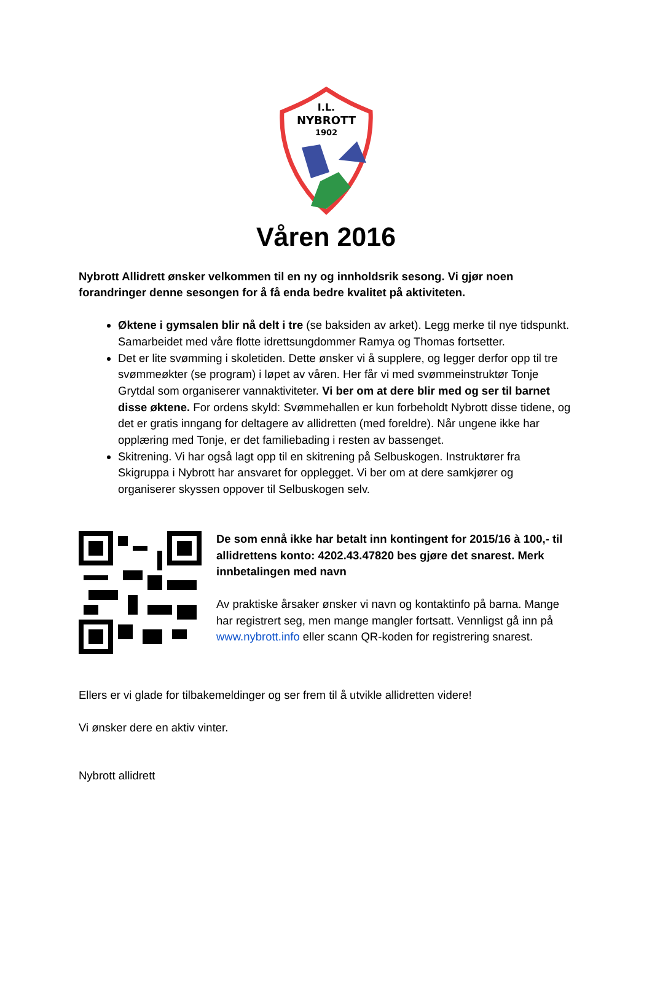I.L.
NYBROTT
1902
Våren 2016
Nybrott Allidrett ønsker velkommen til en ny og innholdsrik sesong. Vi gjør noen forandringer denne sesongen for å få enda bedre kvalitet på aktiviteten.
Øktene i gymsalen blir nå delt i tre (se baksiden av arket). Legg merke til nye tidspunkt. Samarbeidet med våre flotte idrettsungdommer Ramya og Thomas fortsetter.
Det er lite svømming i skoletiden. Dette ønsker vi å supplere, og legger derfor opp til tre svømmeøkter (se program) i løpet av våren. Her får vi med svømmeinstruktør Tonje Grytdal som organiserer vannaktiviteter. Vi ber om at dere blir med og ser til barnet disse øktene. For ordens skyld: Svømmehallen er kun forbeholdt Nybrott disse tidene, og det er gratis inngang for deltagere av allidretten (med foreldre). Når ungene ikke har opplæring med Tonje, er det familiebading i resten av bassenget.
Skitrening. Vi har også lagt opp til en skitrening på Selbuskogen. Instruktører fra Skigruppa i Nybrott har ansvaret for opplegget. Vi ber om at dere samkjører og organiserer skyssen oppover til Selbuskogen selv.
De som ennå ikke har betalt inn kontingent for 2015/16 à 100,- til allidrettens konto: 4202.43.47820 bes gjøre det snarest. Merk innbetalingen med navn
Av praktiske årsaker ønsker vi navn og kontaktinfo på barna. Mange har registrert seg, men mange mangler fortsatt. Vennligst gå inn på www.nybrott.info eller scann QR-koden for registrering snarest.
Ellers er vi glade for tilbakemeldinger og ser frem til å utvikle allidretten videre!
Vi ønsker dere en aktiv vinter.
Nybrott allidrett